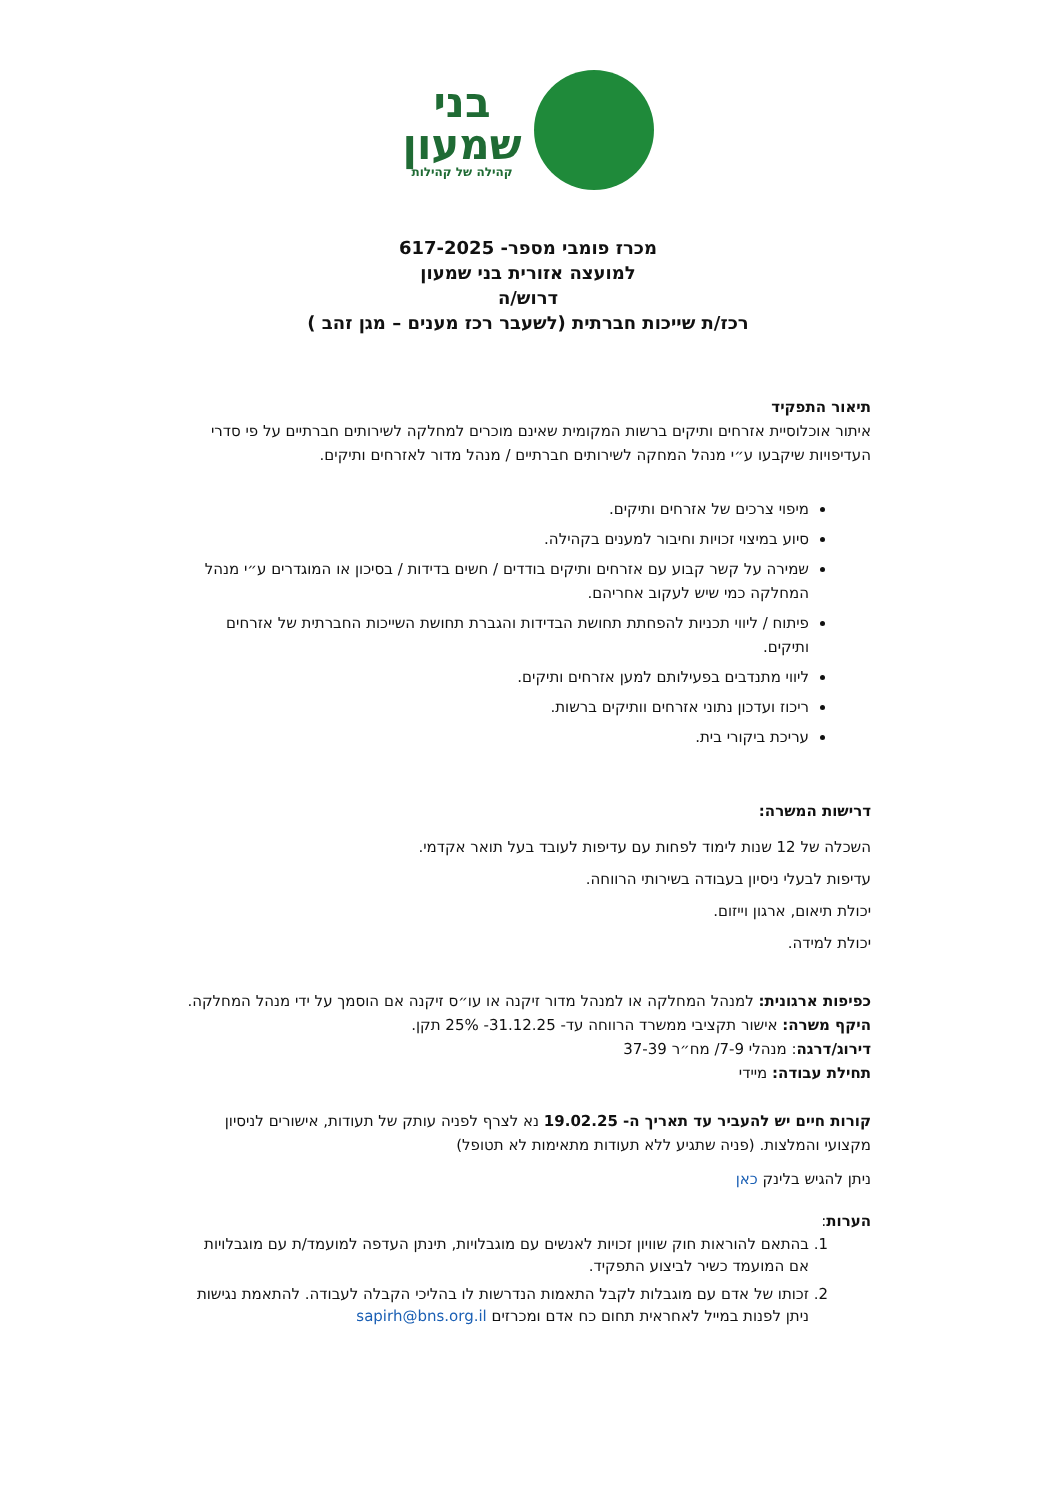בני
שמעון
קהילה של קהילות
מכרז פומבי מספר- 617-2025
למועצה אזורית בני שמעון
דרוש/ה
רכז/ת שייכות חברתית (לשעבר רכז מענים – מגן זהב )
תיאור התפקיד
איתור אוכלוסיית אזרחים ותיקים ברשות המקומית שאינם מוכרים למחלקה לשירותים חברתיים על פי סדרי העדיפויות שיקבעו ע״י מנהל המחקה לשירותים חברתיים / מנהל מדור לאזרחים ותיקים.
מיפוי צרכים של אזרחים ותיקים.
סיוע במיצוי זכויות וחיבור למענים בקהילה.
שמירה על קשר קבוע עם אזרחים ותיקים בודדים / חשים בדידות / בסיכון או המוגדרים ע״י מנהל המחלקה כמי שיש לעקוב אחריהם.
פיתוח / ליווי תכניות להפחתת תחושת הבדידות והגברת תחושת השייכות החברתית של אזרחים ותיקים.
ליווי מתנדבים בפעילותם למען אזרחים ותיקים.
ריכוז ועדכון נתוני אזרחים וותיקים ברשות.
עריכת ביקורי בית.
דרישות המשרה:
השכלה של 12 שנות לימוד לפחות עם עדיפות לעובד בעל תואר אקדמי.
עדיפות לבעלי ניסיון בעבודה בשירותי הרווחה.
יכולת תיאום, ארגון וייזום.
יכולת למידה.
כפיפות ארגונית: למנהל המחלקה או למנהל מדור זיקנה או עו״ס זיקנה אם הוסמך על ידי מנהל המחלקה.
היקף משרה: אישור תקציבי ממשרד הרווחה עד- 31.12.25- 25% תקן.
דירוג/דרגה: מנהלי 7-9/ מח״ר 37-39
תחילת עבודה: מיידי
קורות חיים יש להעביר עד תאריך ה- 19.02.25 נא לצרף לפניה עותק של תעודות, אישורים לניסיון מקצועי והמלצות. (פניה שתגיע ללא תעודות מתאימות לא תטופל)
ניתן להגיש בלינק כאן
הערות:
1. בהתאם להוראות חוק שוויון זכויות לאנשים עם מוגבלויות, תינתן העדפה למועמד/ת עם מוגבלויות אם המועמד כשיר לביצוע התפקיד.
2. זכותו של אדם עם מוגבלות לקבל התאמות הנדרשות לו בהליכי הקבלה לעבודה. להתאמת נגישות ניתן לפנות במייל לאחראית תחום כח אדם ומכרזים sapirh@bns.org.il